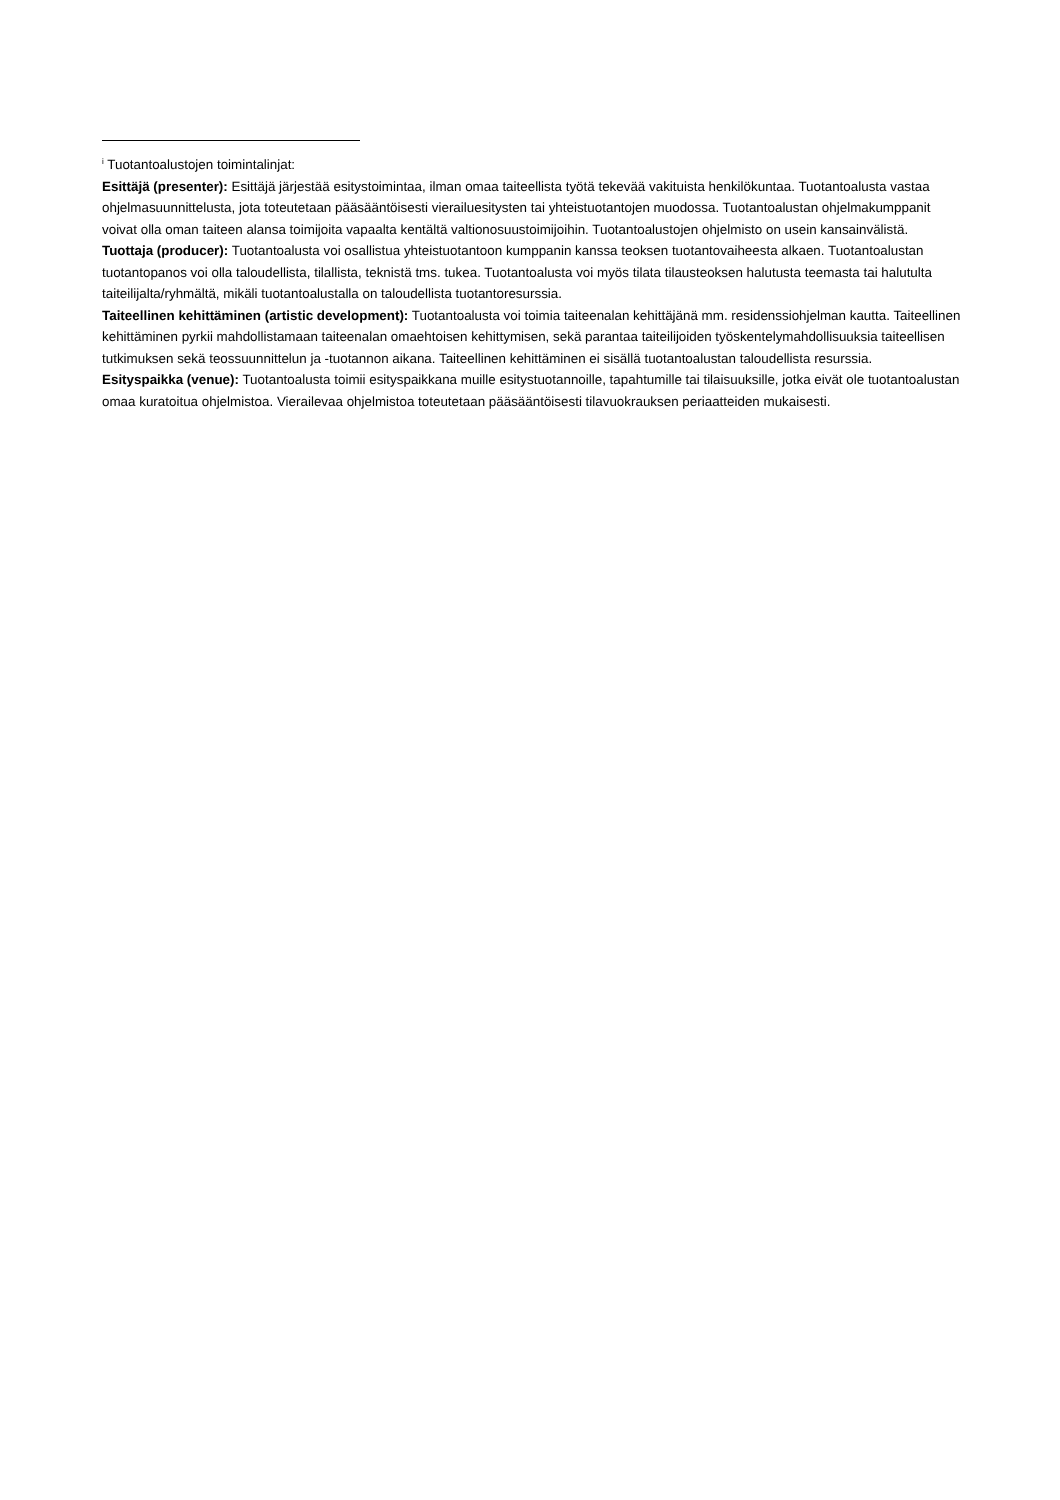<sup>i</sup> Tuotantoalustojen toimintalinjat:
Esittäjä (presenter): Esittäjä järjestää esitystoimintaa, ilman omaa taiteellista työtä tekevää vakituista henkilökuntaa. Tuotantoalusta vastaa ohjelmasuunnittelusta, jota toteutetaan pääsääntöisesti vierailuesitysten tai yhteistuotantojen muodossa. Tuotantoalustan ohjelmakumppanit voivat olla oman taiteen alansa toimijoita vapaalta kentältä valtionosuustoimijoihin. Tuotantoalustojen ohjelmisto on usein kansainvälistä.
Tuottaja (producer): Tuotantoalusta voi osallistua yhteistuotantoon kumppanin kanssa teoksen tuotantovaiheesta alkaen. Tuotantoalustan tuotantopanos voi olla taloudellista, tilallista, teknistä tms. tukea. Tuotantoalusta voi myös tilata tilausteoksen halutusta teemasta tai halutulta taiteilijalta/ryhmältä, mikäli tuotantoalustalla on taloudellista tuotantoresurssia.
Taiteellinen kehittäminen (artistic development): Tuotantoalusta voi toimia taiteenalan kehittäjänä mm. residenssiohjelman kautta. Taiteellinen kehittäminen pyrkii mahdollistamaan taiteenalan omaehtoisen kehittymisen, sekä parantaa taiteilijoiden työskentelymahdollisuuksia taiteellisen tutkimuksen sekä teossuunnittelun ja -tuotannon aikana. Taiteellinen kehittäminen ei sisällä tuotantoalustan taloudellista resurssia.
Esityspaikka (venue): Tuotantoalusta toimii esityspaikkana muille esitystuotannoille, tapahtumille tai tilaisuuksille, jotka eivät ole tuotantoalustan omaa kuratoitua ohjelmistoa. Vierailevaa ohjelmistoa toteutetaan pääsääntöisesti tilavuokrauksen periaatteiden mukaisesti.